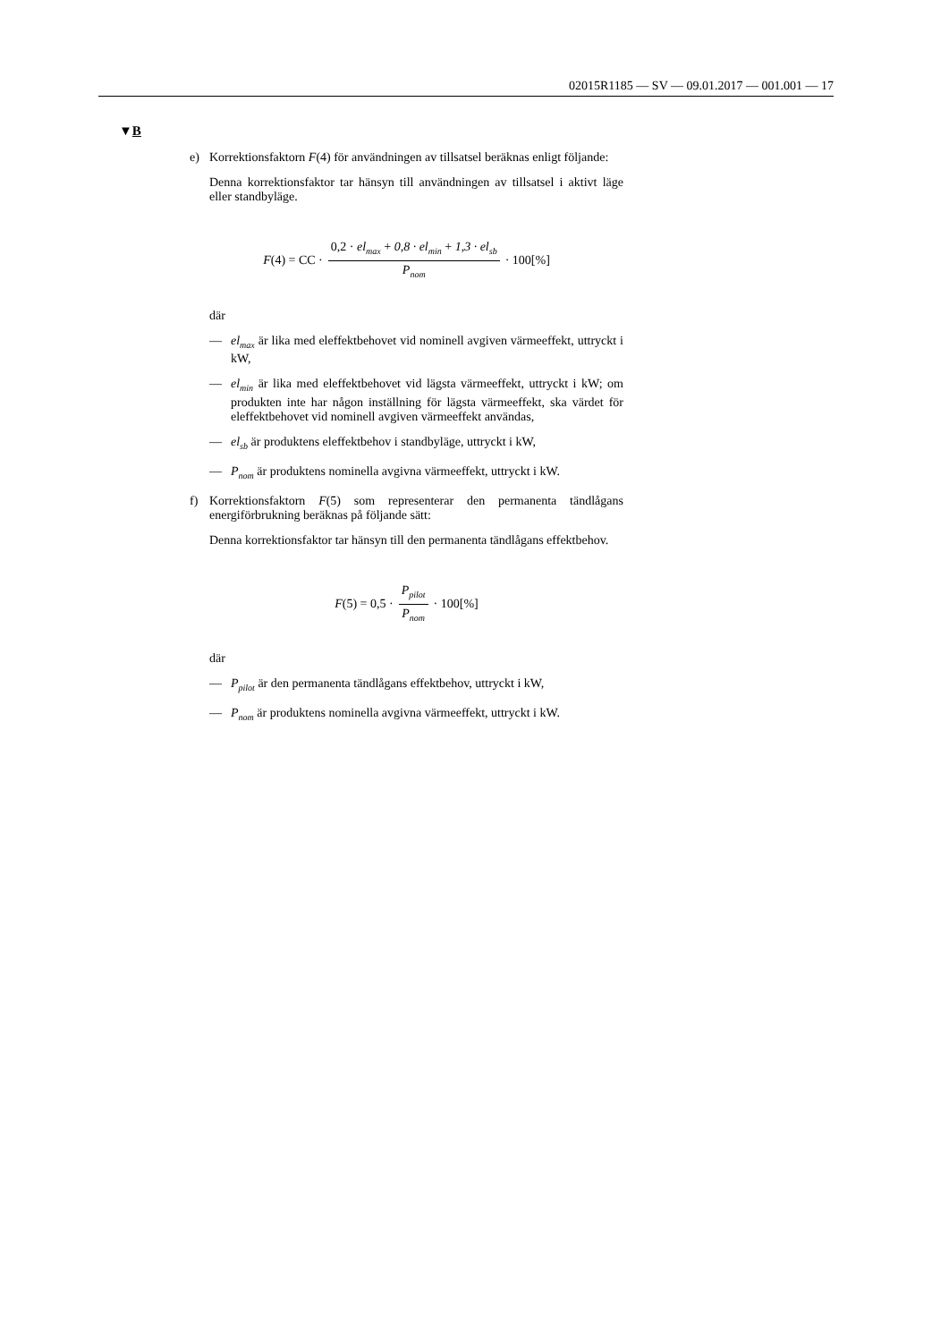02015R1185 — SV — 09.01.2017 — 001.001 — 17
▼B
e) Korrektionsfaktorn F(4) för användningen av tillsatsel beräknas enligt följande:
Denna korrektionsfaktor tar hänsyn till användningen av tillsatsel i aktivt läge eller standbyläge.
F(4) = CC · 0,2 · el<sub>max</sub> + 0,8 · el<sub>min</sub> + 1,3 · el<sub>sb</sub> P<sub>nom</sub> · 100[%]
där
— el<sub>max</sub> är lika med eleffektbehovet vid nominell avgiven värmeeffekt, uttryckt i kW,
— el<sub>min</sub> är lika med eleffektbehovet vid lägsta värmeeffekt, uttryckt i kW; om produkten inte har någon inställning för lägsta värmeeffekt, ska värdet för eleffektbehovet vid nominell avgiven värmeeffekt användas,
— el<sub>sb</sub> är produktens eleffektbehov i standbyläge, uttryckt i kW,
— P<sub>nom</sub> är produktens nominella avgivna värmeeffekt, uttryckt i kW.
f) Korrektionsfaktorn F(5) som representerar den permanenta tändlågans energiförbrukning beräknas på följande sätt:
Denna korrektionsfaktor tar hänsyn till den permanenta tändlågans effektbehov.
F(5) = 0,5 · P<sub>pilot</sub> P<sub>nom</sub> · 100[%]
där
— P<sub>pilot</sub> är den permanenta tändlågans effektbehov, uttryckt i kW,
— P<sub>nom</sub> är produktens nominella avgivna värmeeffekt, uttryckt i kW.